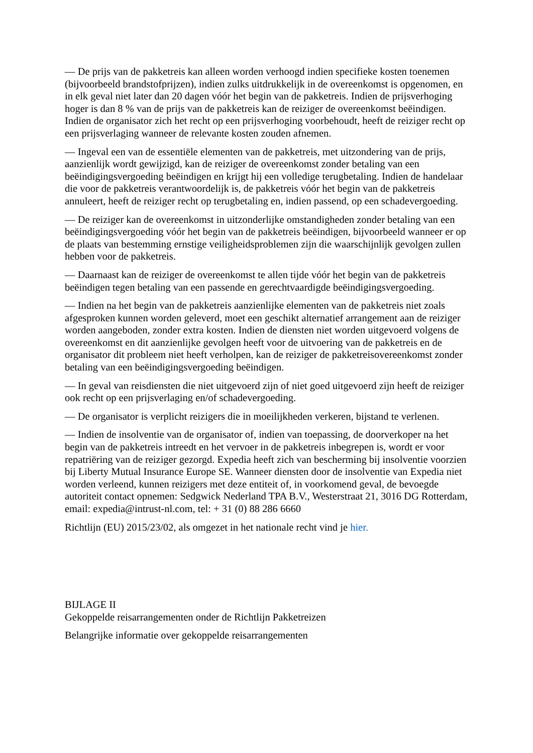— De prijs van de pakketreis kan alleen worden verhoogd indien specifieke kosten toenemen (bijvoorbeeld brandstofprijzen), indien zulks uitdrukkelijk in de overeenkomst is opgenomen, en in elk geval niet later dan 20 dagen vóór het begin van de pakketreis. Indien de prijsverhoging hoger is dan 8 % van de prijs van de pakketreis kan de reiziger de overeenkomst beëindigen. Indien de organisator zich het recht op een prijsverhoging voorbehoudt, heeft de reiziger recht op een prijsverlaging wanneer de relevante kosten zouden afnemen.
— Ingeval een van de essentiële elementen van de pakketreis, met uitzondering van de prijs, aanzienlijk wordt gewijzigd, kan de reiziger de overeenkomst zonder betaling van een beëindigingsvergoeding beëindigen en krijgt hij een volledige terugbetaling. Indien de handelaar die voor de pakketreis verantwoordelijk is, de pakketreis vóór het begin van de pakketreis annuleert, heeft de reiziger recht op terugbetaling en, indien passend, op een schadevergoeding.
— De reiziger kan de overeenkomst in uitzonderlijke omstandigheden zonder betaling van een beëindigingsvergoeding vóór het begin van de pakketreis beëindigen, bijvoorbeeld wanneer er op de plaats van bestemming ernstige veiligheidsproblemen zijn die waarschijnlijk gevolgen zullen hebben voor de pakketreis.
— Daarnaast kan de reiziger de overeenkomst te allen tijde vóór het begin van de pakketreis beëindigen tegen betaling van een passende en gerechtvaardigde beëindigingsvergoeding.
— Indien na het begin van de pakketreis aanzienlijke elementen van de pakketreis niet zoals afgesproken kunnen worden geleverd, moet een geschikt alternatief arrangement aan de reiziger worden aangeboden, zonder extra kosten. Indien de diensten niet worden uitgevoerd volgens de overeenkomst en dit aanzienlijke gevolgen heeft voor de uitvoering van de pakketreis en de organisator dit probleem niet heeft verholpen, kan de reiziger de pakketreisovereenkomst zonder betaling van een beëindigingsvergoeding beëindigen.
— In geval van reisdiensten die niet uitgevoerd zijn of niet goed uitgevoerd zijn heeft de reiziger ook recht op een prijsverlaging en/of schadevergoeding.
— De organisator is verplicht reizigers die in moeilijkheden verkeren, bijstand te verlenen.
— Indien de insolventie van de organisator of, indien van toepassing, de doorverkoper na het begin van de pakketreis intreedt en het vervoer in de pakketreis inbegrepen is, wordt er voor repatriëring van de reiziger gezorgd. Expedia heeft zich van bescherming bij insolventie voorzien bij Liberty Mutual Insurance Europe SE. Wanneer diensten door de insolventie van Expedia niet worden verleend, kunnen reizigers met deze entiteit of, in voorkomend geval, de bevoegde autoriteit contact opnemen: Sedgwick Nederland TPA B.V., Westerstraat 21, 3016 DG Rotterdam, email: expedia@intrust-nl.com, tel: + 31 (0) 88 286 6660
Richtlijn (EU) 2015/23/02, als omgezet in het nationale recht vind je hier.
BIJLAGE II
Gekoppelde reisarrangementen onder de Richtlijn Pakketreizen
Belangrijke informatie over gekoppelde reisarrangementen